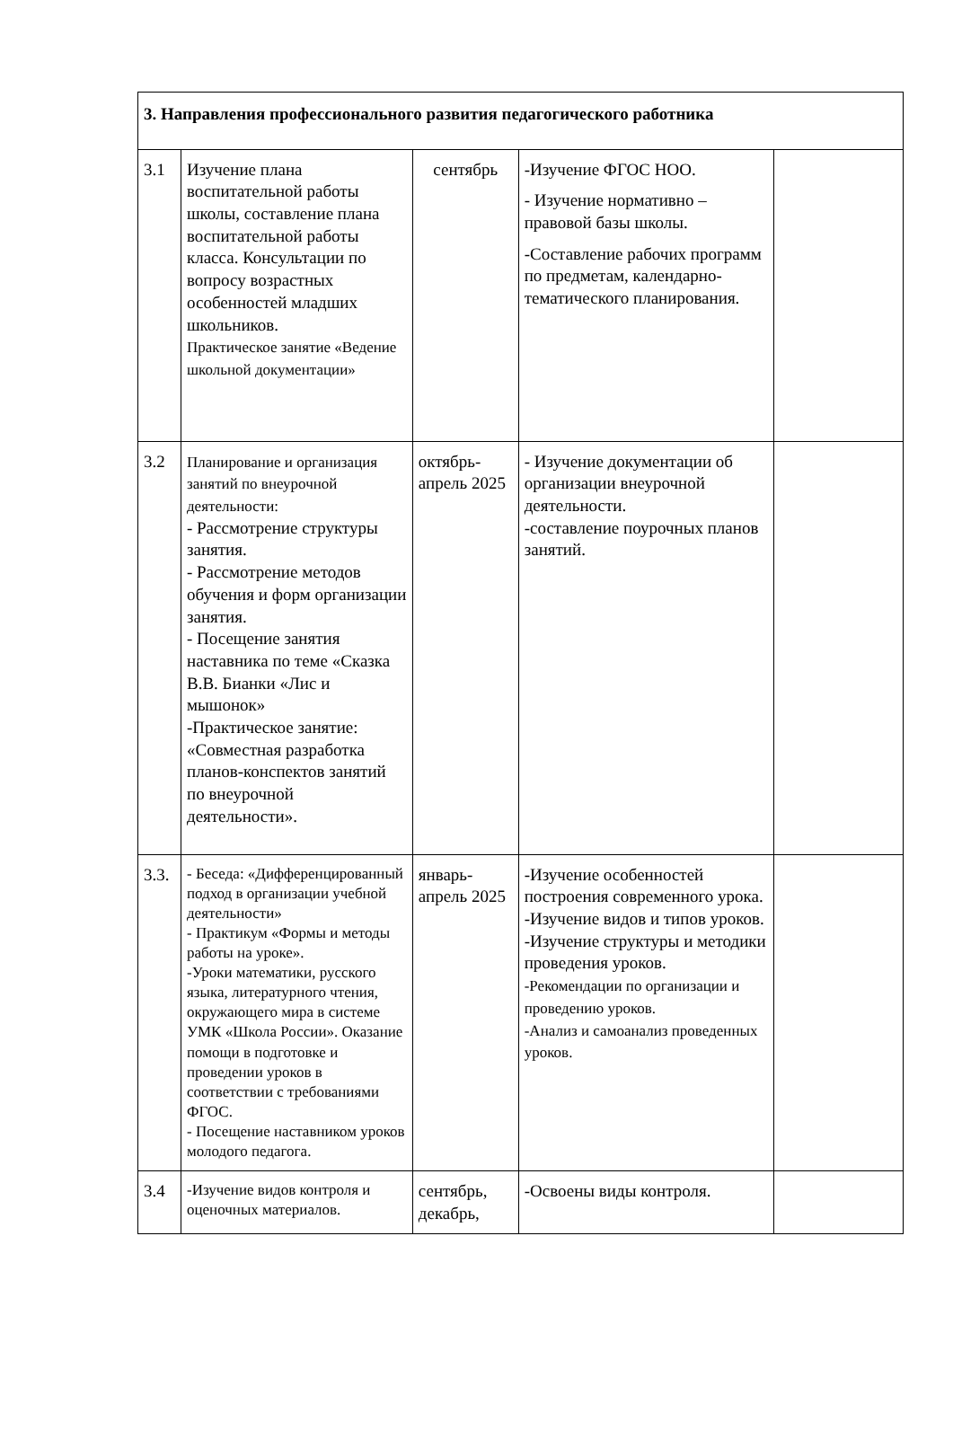| 3. Направления профессионального развития педагогического работника | | | | |
| 3.1 | Изучение плана воспитательной работы школы, составление плана воспитательной работы класса. Консультации по вопросу возрастных особенностей младших школьников. Практическое занятие «Ведение школьной документации» | сентябрь | -Изучение ФГОС НОО. - Изучение нормативно – правовой базы школы. -Составление рабочих программ по предметам, календарно-тематического планирования. | |
| 3.2 | Планирование и организация занятий по внеурочной деятельности: - Рассмотрение структуры занятия. - Рассмотрение методов обучения и форм организации занятия. - Посещение занятия наставника по теме «Сказка В.В. Бианки «Лис и мышонок» -Практическое занятие: «Совместная разработка планов-конспектов занятий по внеурочной деятельности». | октябрь-апрель 2025 | - Изучение документации об организации внеурочной деятельности. -составление поурочных планов занятий. | |
| 3.3. | - Беседа: «Дифференцированный подход в организации учебной деятельности» - Практикум «Формы и методы работы на уроке». -Уроки математики, русского языка, литературного чтения, окружающего мира в системе УМК «Школа России». Оказание помощи в подготовке и проведении уроков в соответствии с требованиями ФГОС. - Посещение наставником уроков молодого педагога. | январь-апрель 2025 | -Изучение особенностей построения современного урока. -Изучение видов и типов уроков. -Изучение структуры и методики проведения уроков. -Рекомендации по организации и проведению уроков. -Анализ и самоанализ проведенных уроков. | |
| 3.4 | -Изучение видов контроля и оценочных материалов. | сентябрь, декабрь, | -Освоены виды контроля. | |